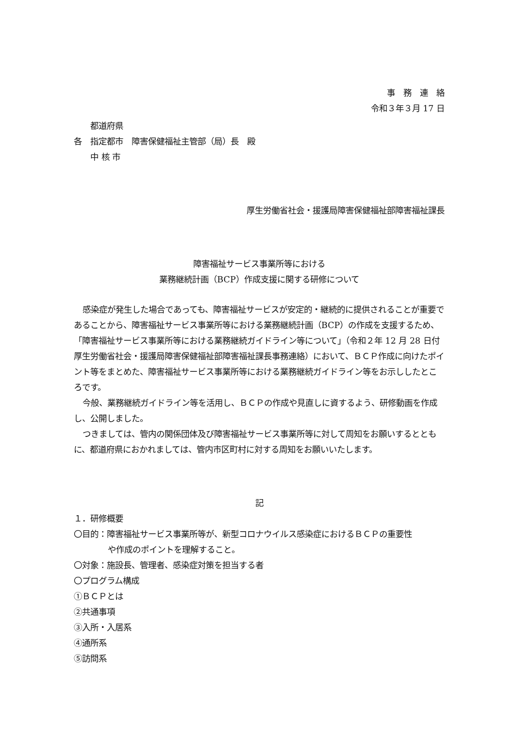事　務　連　絡
令和３年３月 17 日
　　都道府県
各　指定都市　障害保健福祉主管部（局）長　殿
　　中 核 市
厚生労働省社会・援護局障害保健福祉部障害福祉課長
障害福祉サービス事業所等における
業務継続計画（BCP）作成支援に関する研修について
感染症が発生した場合であっても、障害福祉サービスが安定的・継続的に提供されることが重要であることから、障害福祉サービス事業所等における業務継続計画（BCP）の作成を支援するため、「障害福祉サービス事業所等における業務継続ガイドライン等について」（令和２年 12 月 28 日付厚生労働省社会・援護局障害保健福祉部障害福祉課長事務連絡）において、ＢＣＰ作成に向けたポイント等をまとめた、障害福祉サービス事業所等における業務継続ガイドライン等をお示ししたところです。
今般、業務継続ガイドライン等を活用し、ＢＣＰの作成や見直しに資するよう、研修動画を作成し、公開しました。
つきましては、管内の関係団体及び障害福祉サービス事業所等に対して周知をお願いするとともに、都道府県におかれましては、管内市区町村に対する周知をお願いいたします。
記
１．研修概要
〇目的：障害福祉サービス事業所等が、新型コロナウイルス感染症におけるＢＣＰの重要性
や作成のポイントを理解すること。
〇対象：施設長、管理者、感染症対策を担当する者
〇プログラム構成
①ＢＣＰとは
②共通事項
③入所・入居系
④通所系
⑤訪問系